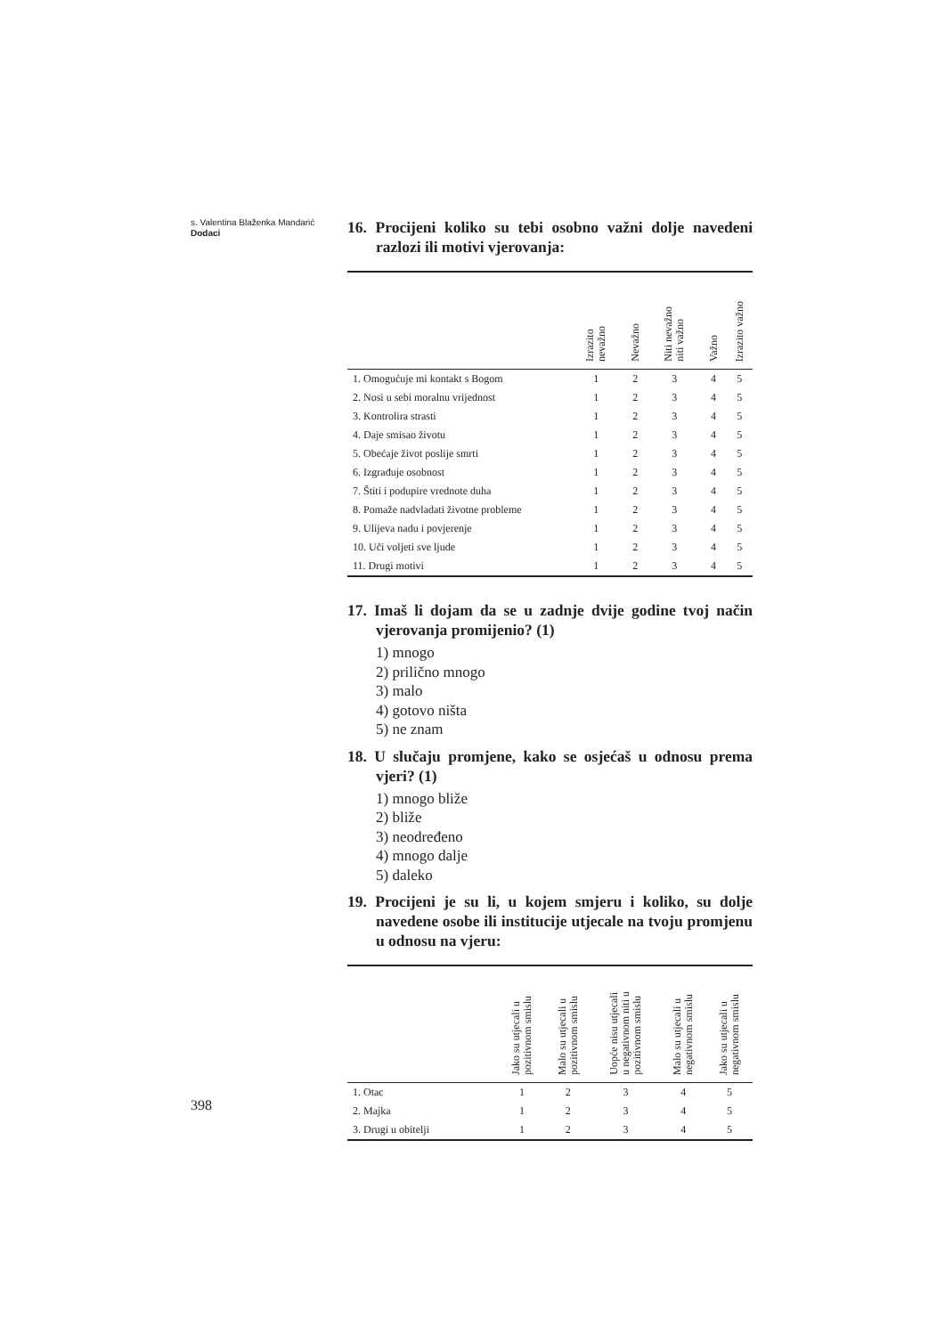s. Valentina Blaženka Mandarić
Dodaci
16. Procijeni koliko su tebi osobno važni dolje navedeni razlozi ili motivi vjerovanja:
| | Izrazito nevažno | Nevažno | Niti nevažno niti važno | Važno | Izrazito važno |
| --- | --- | --- | --- | --- | --- |
| 1. Omogućuje mi kontakt s Bogom | 1 | 2 | 3 | 4 | 5 |
| 2. Nosi u sebi moralnu vrijednost | 1 | 2 | 3 | 4 | 5 |
| 3. Kontrolira strasti | 1 | 2 | 3 | 4 | 5 |
| 4. Daje smisao životu | 1 | 2 | 3 | 4 | 5 |
| 5. Obećaje život poslije smrti | 1 | 2 | 3 | 4 | 5 |
| 6. Izgrađuje osobnost | 1 | 2 | 3 | 4 | 5 |
| 7. Štiti i podupire vrednote duha | 1 | 2 | 3 | 4 | 5 |
| 8. Pomaže nadvladati životne probleme | 1 | 2 | 3 | 4 | 5 |
| 9. Ulijeva nadu i povjerenje | 1 | 2 | 3 | 4 | 5 |
| 10. Uči voljeti sve ljude | 1 | 2 | 3 | 4 | 5 |
| 11. Drugi motivi | 1 | 2 | 3 | 4 | 5 |
17. Imaš li dojam da se u zadnje dvije godine tvoj način vjerovanja promijenio? (1)
1) mnogo
2) prilično mnogo
3) malo
4) gotovo ništa
5) ne znam
18. U slučaju promjene, kako se osjećaš u odnosu prema vjeri? (1)
1) mnogo bliže
2) bliže
3) neodređeno
4) mnogo dalje
5) daleko
19. Procijeni je su li, u kojem smjeru i koliko, su dolje navedene osobe ili institucije utjecale na tvoju promjenu u odnosu na vjeru:
| | Jako su utjecali u pozitivnom smislu | Malo su utjecali u pozitivnom smislu | Uopće nisu utjecali u negativnom niti u pozitivnom smislu | Malo su utjecali u negativnom smislu | Jako su utjecali u negativnom smislu |
| --- | --- | --- | --- | --- | --- |
| 1. Otac | 1 | 2 | 3 | 4 | 5 |
| 2. Majka | 1 | 2 | 3 | 4 | 5 |
| 3. Drugi u obitelji | 1 | 2 | 3 | 4 | 5 |
398